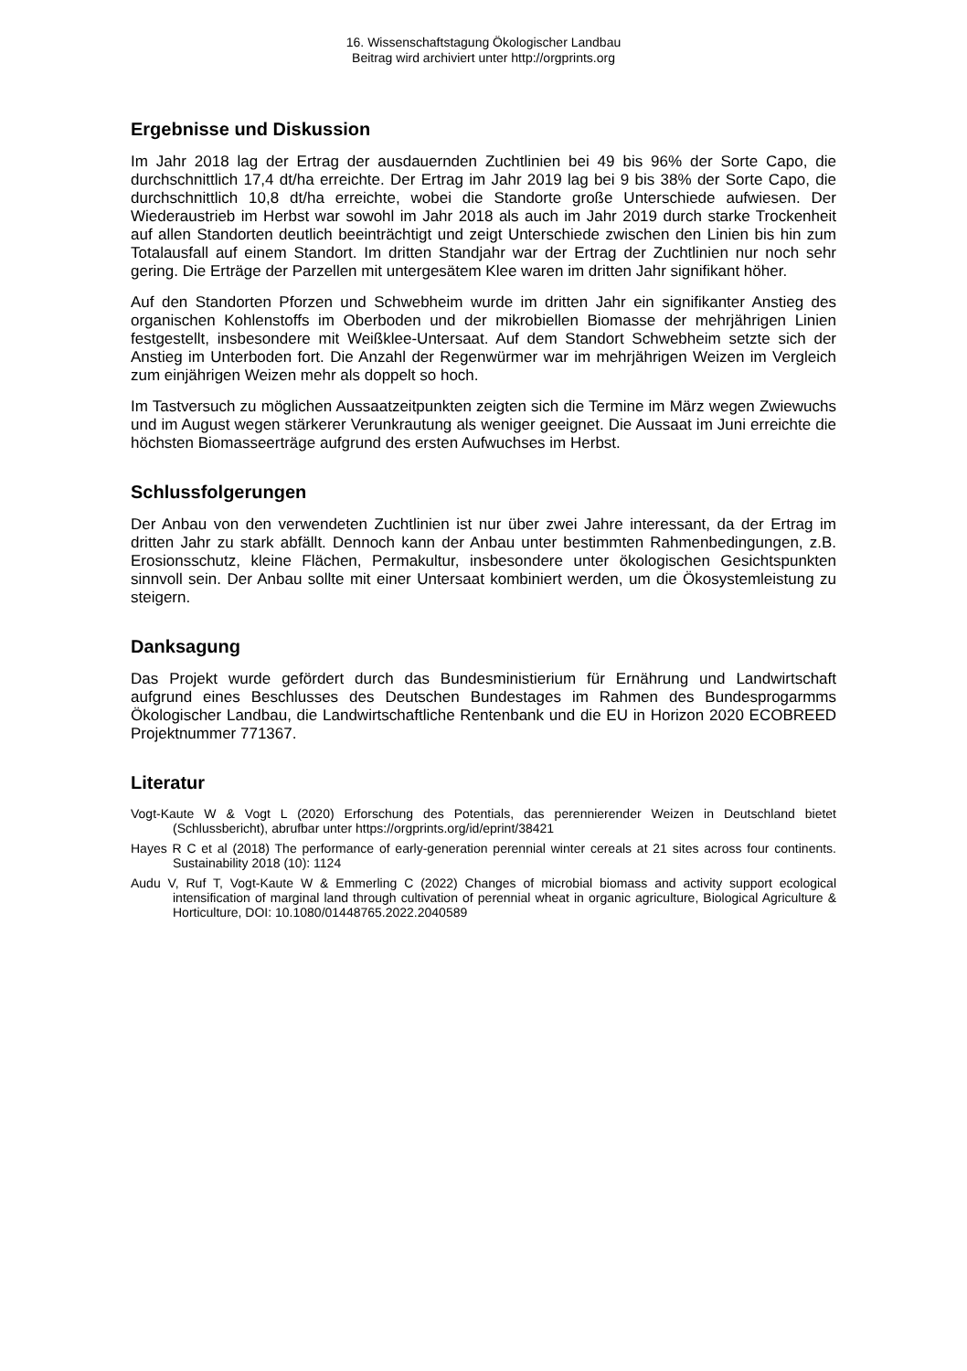16. Wissenschaftstagung Ökologischer Landbau
Beitrag wird archiviert unter http://orgprints.org
Ergebnisse und Diskussion
Im Jahr 2018 lag der Ertrag der ausdauernden Zuchtlinien bei 49 bis 96% der Sorte Capo, die durchschnittlich 17,4 dt/ha erreichte. Der Ertrag im Jahr 2019 lag bei 9 bis 38% der Sorte Capo, die durchschnittlich 10,8 dt/ha erreichte, wobei die Standorte große Unterschiede aufwiesen. Der Wiederaustrieb im Herbst war sowohl im Jahr 2018 als auch im Jahr 2019 durch starke Trockenheit auf allen Standorten deutlich beeinträchtigt und zeigt Unterschiede zwischen den Linien bis hin zum Totalausfall auf einem Standort. Im dritten Standjahr war der Ertrag der Zuchtlinien nur noch sehr gering. Die Erträge der Parzellen mit untergesätem Klee waren im dritten Jahr signifikant höher.
Auf den Standorten Pforzen und Schwebheim wurde im dritten Jahr ein signifikanter Anstieg des organischen Kohlenstoffs im Oberboden und der mikrobiellen Biomasse der mehrjährigen Linien festgestellt, insbesondere mit Weißklee-Untersaat. Auf dem Standort Schwebheim setzte sich der Anstieg im Unterboden fort. Die Anzahl der Regenwürmer war im mehrjährigen Weizen im Vergleich zum einjährigen Weizen mehr als doppelt so hoch.
Im Tastversuch zu möglichen Aussaatzeitpunkten zeigten sich die Termine im März wegen Zwiewuchs und im August wegen stärkerer Verunkrautung als weniger geeignet. Die Aussaat im Juni erreichte die höchsten Biomasseerträge aufgrund des ersten Aufwuchses im Herbst.
Schlussfolgerungen
Der Anbau von den verwendeten Zuchtlinien ist nur über zwei Jahre interessant, da der Ertrag im dritten Jahr zu stark abfällt. Dennoch kann der Anbau unter bestimmten Rahmenbedingungen, z.B. Erosionsschutz, kleine Flächen, Permakultur, insbesondere unter ökologischen Gesichtspunkten sinnvoll sein. Der Anbau sollte mit einer Untersaat kombiniert werden, um die Ökosystemleistung zu steigern.
Danksagung
Das Projekt wurde gefördert durch das Bundesministierium für Ernährung und Landwirtschaft aufgrund eines Beschlusses des Deutschen Bundestages im Rahmen des Bundesprogarmms Ökologischer Landbau, die Landwirtschaftliche Rentenbank und die EU in Horizon 2020 ECOBREED Projektnummer 771367.
Literatur
Vogt-Kaute W & Vogt L (2020) Erforschung des Potentials, das perennierender Weizen in Deutschland bietet (Schlussbericht), abrufbar unter https://orgprints.org/id/eprint/38421
Hayes R C et al (2018) The performance of early-generation perennial winter cereals at 21 sites across four continents. Sustainability 2018 (10): 1124
Audu V, Ruf T, Vogt-Kaute W & Emmerling C (2022) Changes of microbial biomass and activity support ecological intensification of marginal land through cultivation of perennial wheat in organic agriculture, Biological Agriculture & Horticulture, DOI: 10.1080/01448765.2022.2040589